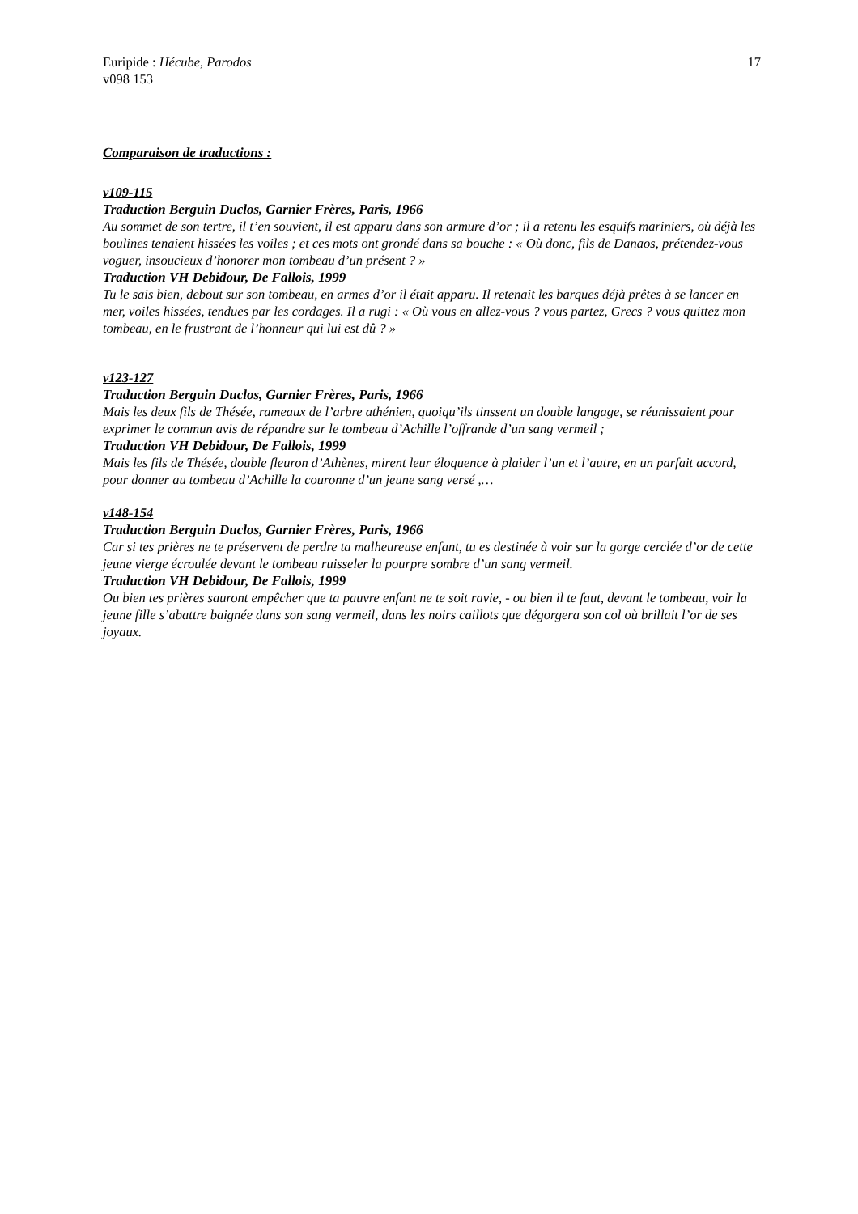Euripide : Hécube, Parodos 17
v098 153
Comparaison de traductions :
v109-115
Traduction Berguin Duclos, Garnier Frères, Paris, 1966
Au sommet de son tertre, il t’en souvient, il est apparu dans son armure d’or ; il a retenu les esquifs mariniers, où déjà les boulines tenaient hissées les voiles ; et ces mots ont grondé dans sa bouche : « Où donc, fils de Danaos, prétendez-vous voguer, insoucieux d’honorer mon tombeau d’un présent ? »
Traduction VH Debidour, De Fallois, 1999
Tu le sais bien, debout sur son tombeau, en armes d’or il était apparu. Il retenait les barques déjà prêtes à se lancer en mer, voiles hissées, tendues par les cordages. Il a rugi : « Où vous en allez-vous ? vous partez, Grecs ? vous quittez mon tombeau, en le frustrant de l’honneur qui lui est dû ? »
v123-127
Traduction Berguin Duclos, Garnier Frères, Paris, 1966
Mais les deux fils de Thésée, rameaux de l’arbre athénien, quoiqu’ils tinssent un double langage, se réunissaient pour exprimer le commun avis de répandre sur le tombeau d’Achille l’offrande d’un sang vermeil ;
Traduction VH Debidour, De Fallois, 1999
Mais les fils de Thésée, double fleuron d’Athènes, mirent leur éloquence à plaider l’un et l’autre, en un parfait accord, pour donner au tombeau d’Achille la couronne d’un jeune sang versé ,…
v148-154
Traduction Berguin Duclos, Garnier Frères, Paris, 1966
Car si tes prières ne te préservent de perdre ta malheureuse enfant, tu es destinée à voir sur la gorge cerclée d’or de cette jeune vierge écroulée devant le tombeau ruisseler la pourpre sombre d’un sang vermeil.
Traduction VH Debidour, De Fallois, 1999
Ou bien tes prières sauront empêcher que ta pauvre enfant ne te soit ravie, - ou bien il te faut, devant le tombeau, voir la jeune fille s’abattre baignée dans son sang vermeil, dans les noirs caillots que dégorgera son col où brillait l’or de ses joyaux.